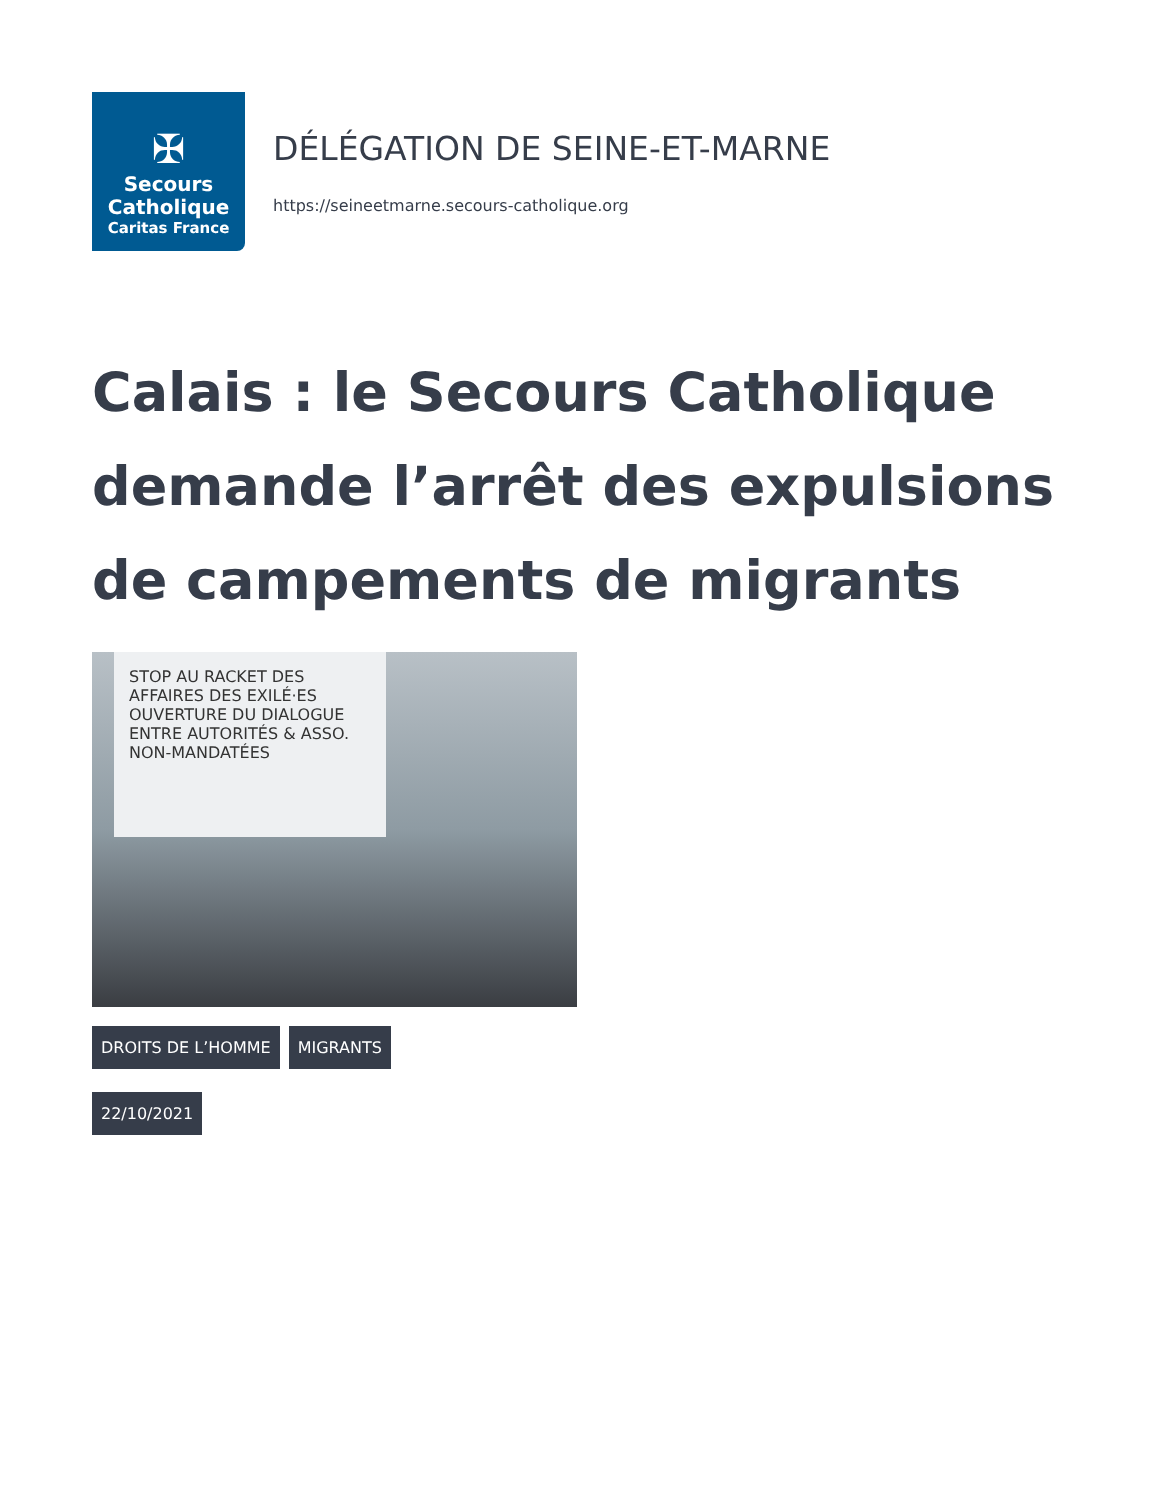✠
Secours
Catholique
Caritas France
DÉLÉGATION DE SEINE-ET-MARNE
https://seineetmarne.secours-catholique.org
Calais : le Secours Catholique demande l’arrêt des expulsions de campements de migrants
STOP AU RACKET DES AFFAIRES DES EXILÉ·ES
OUVERTURE DU DIALOGUE
ENTRE AUTORITÉS & ASSO. NON-MANDATÉES
DROITS DE L’HOMME MIGRANTS
22/10/2021